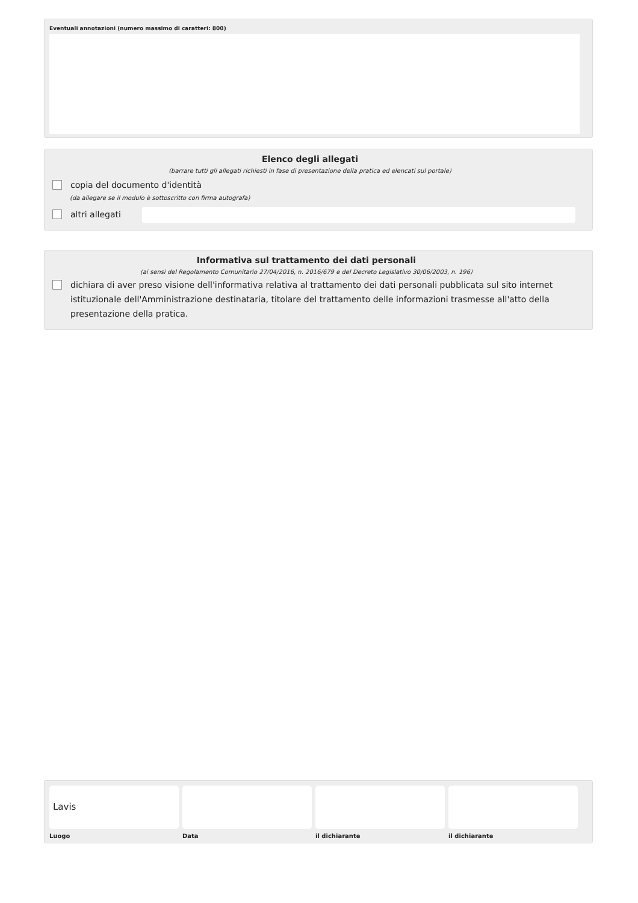Eventuali annotazioni (numero massimo di caratteri: 800)
Elenco degli allegati
(barrare tutti gli allegati richiesti in fase di presentazione della pratica ed elencati sul portale)
copia del documento d'identità
(da allegare se il modulo è sottoscritto con firma autografa)
altri allegati
Informativa sul trattamento dei dati personali
(ai sensi del Regolamento Comunitario 27/04/2016, n. 2016/679 e del Decreto Legislativo 30/06/2003, n. 196)
dichiara di aver preso visione dell'informativa relativa al trattamento dei dati personali pubblicata sul sito internet istituzionale dell'Amministrazione destinataria, titolare del trattamento delle informazioni trasmesse all'atto della presentazione della pratica.
Lavis
Luogo Data il dichiarante il dichiarante